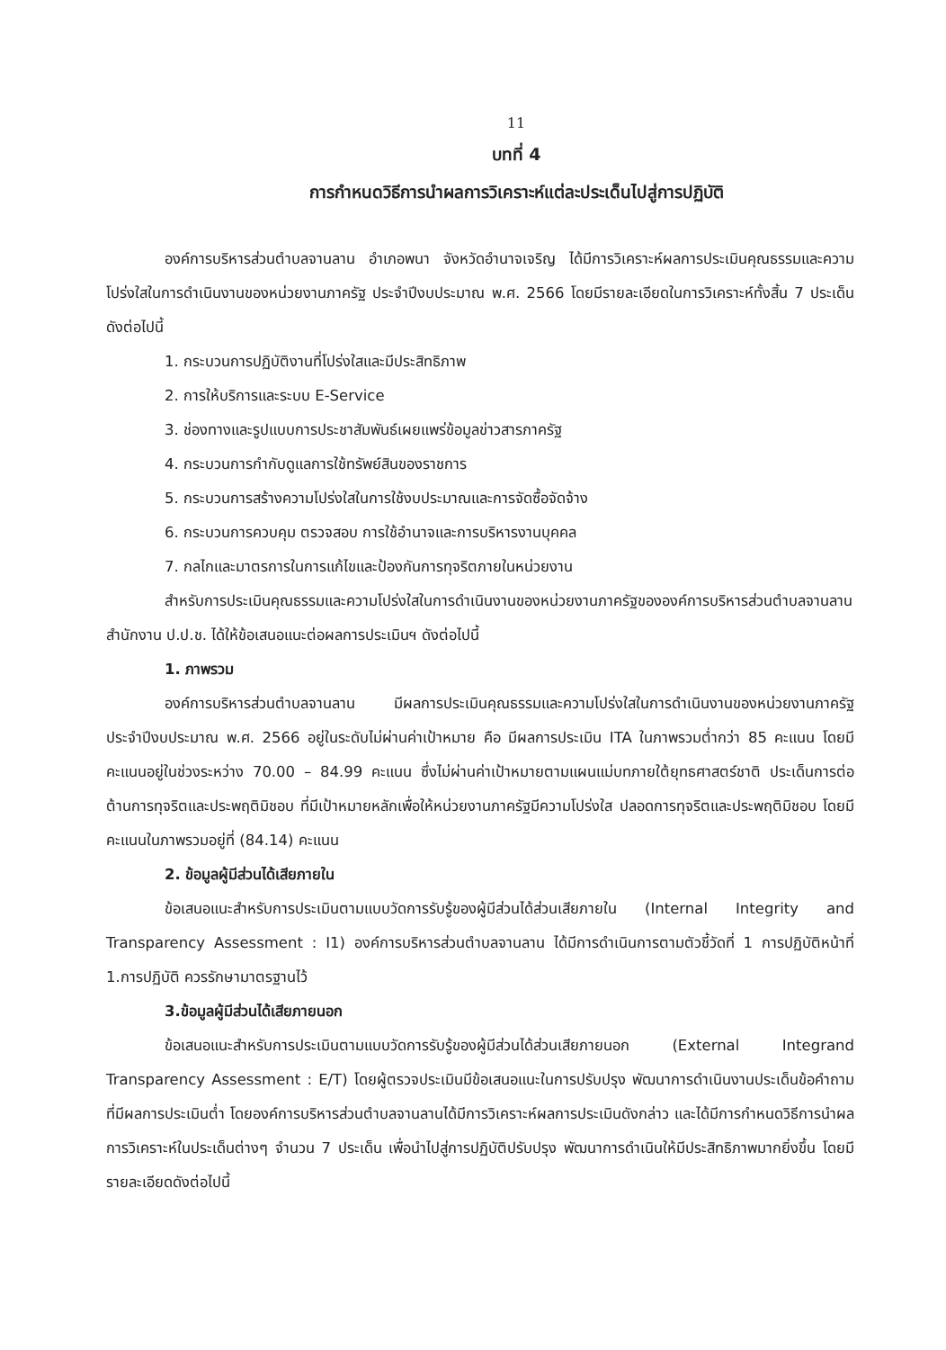11
บทที่ 4
การกำหนดวิธีการนำผลการวิเคราะห์แต่ละประเด็นไปสู่การปฏิบัติ
องค์การบริหารส่วนตำบลจานลาน อำเภอพนา จังหวัดอำนาจเจริญ ได้มีการวิเคราะห์ผลการประเมินคุณธรรมและความโปร่งใสในการดำเนินงานของหน่วยงานภาครัฐ ประจำปีงบประมาณ พ.ศ. 2566 โดยมีรายละเอียดในการวิเคราะห์ทั้งสิ้น 7 ประเด็น ดังต่อไปนี้
1. กระบวนการปฏิบัติงานที่โปร่งใสและมีประสิทธิภาพ
2. การให้บริการและระบบ E-Service
3. ช่องทางและรูปแบบการประชาสัมพันธ์เผยแพร่ข้อมูลข่าวสารภาครัฐ
4. กระบวนการกำกับดูแลการใช้ทรัพย์สินของราชการ
5. กระบวนการสร้างความโปร่งใสในการใช้งบประมาณและการจัดซื้อจัดจ้าง
6. กระบวนการควบคุม ตรวจสอบ การใช้อำนาจและการบริหารงานบุคคล
7. กลไกและมาตรการในการแก้ไขและป้องกันการทุจริตภายในหน่วยงาน
สำหรับการประเมินคุณธรรมและความโปร่งใสในการดำเนินงานของหน่วยงานภาครัฐขององค์การบริหารส่วนตำบลจานลาน สำนักงาน ป.ป.ช. ได้ให้ข้อเสนอแนะต่อผลการประเมินฯ ดังต่อไปนี้
1. ภาพรวม
องค์การบริหารส่วนตำบลจานลาน มีผลการประเมินคุณธรรมและความโปร่งใสในการดำเนินงานของหน่วยงานภาครัฐประจำปีงบประมาณ พ.ศ. 2566 อยู่ในระดับไม่ผ่านค่าเป้าหมาย คือ มีผลการประเมิน ITA ในภาพรวมต่ำกว่า 85 คะแนน โดยมีคะแนนอยู่ในช่วงระหว่าง 70.00 – 84.99 คะแนน ซึ่งไม่ผ่านค่าเป้าหมายตามแผนแม่บทภายใต้ยุทธศาสตร์ชาติ ประเด็นการต่อต้านการทุจริตและประพฤติมิชอบ ที่มีเป้าหมายหลักเพื่อให้หน่วยงานภาครัฐมีความโปร่งใส ปลอดการทุจริตและประพฤติมิชอบ โดยมีคะแนนในภาพรวมอยู่ที่ (84.14) คะแนน
2. ข้อมูลผู้มีส่วนได้เสียภายใน
ข้อเสนอแนะสำหรับการประเมินตามแบบวัดการรับรู้ของผู้มีส่วนได้ส่วนเสียภายใน (Internal Integrity and Transparency Assessment : I1) องค์การบริหารส่วนตำบลจานลาน ได้มีการดำเนินการตามตัวชี้วัดที่ 1 การปฏิบัติหน้าที่ 1.การปฏิบัติ ควรรักษามาตรฐานไว้
3.ข้อมูลผู้มีส่วนได้เสียภายนอก
ข้อเสนอแนะสำหรับการประเมินตามแบบวัดการรับรู้ของผู้มีส่วนได้ส่วนเสียภายนอก (External Integrand Transparency Assessment : E/T) โดยผู้ตรวจประเมินมีข้อเสนอแนะในการปรับปรุง พัฒนาการดำเนินงานประเด็นข้อคำถามที่มีผลการประเมินต่ำ โดยองค์การบริหารส่วนตำบลจานลานได้มีการวิเคราะห์ผลการประเมินดังกล่าว และได้มีการกำหนดวิธีการนำผลการวิเคราะห์ในประเด็นต่างๆ จำนวน 7 ประเด็น เพื่อนำไปสู่การปฏิบัติปรับปรุง พัฒนาการดำเนินให้มีประสิทธิภาพมากยิ่งขึ้น โดยมีรายละเอียดดังต่อไปนี้